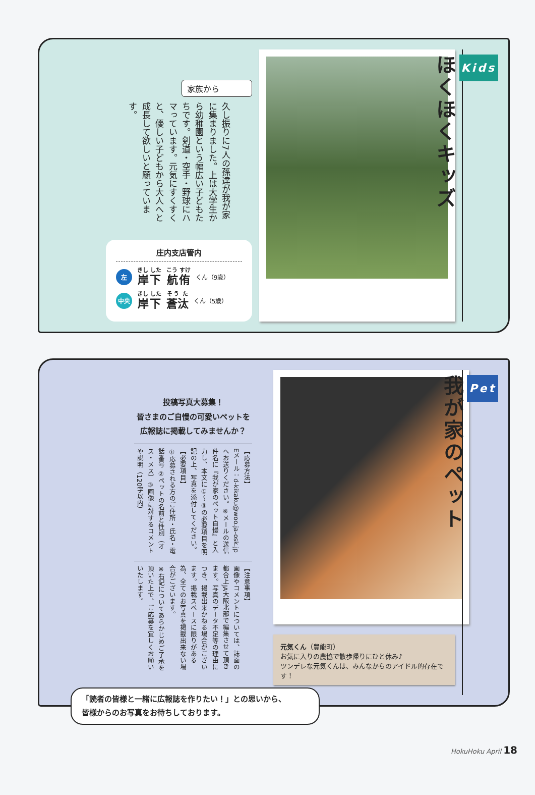Kids
ほくほくキッズ
家族から
久し振りに7人の孫達が我が家に集まりました。上は大学生から幼稚園という幅広い子どもたちです。剣道・空手・野球にハマっています。元気にすくすくと、優しい子どもから大人へと成長して欲しいと願っています。
庄内支店管内
左岸下 航侑 くん（9歳）
中央 岸下 蒼汰 くん（5歳）
Pet
我が家のペット
元気くん（豊能町）
お気に入りの農協で散歩帰りにひと休み♪
ツンデレな元気くんは、みんなからのアイドル的存在です！
投稿写真大募集！
皆さまのご自慢の可愛いペットを
広報誌に掲載してみませんか？
【応募方法】
Eメール：d-kikaku@woo.ja-osk.jp へお送りください。※メールの送信件名に『我が家のペット自慢』と入力し、本文に①～③の必要項目を明記の上、写真を添付してください。
【必要項目】
①応募される方のご住所・氏名・電話番号 ②ペットの名前と性別（オス・メス）③画像に対するコメントや説明（120字以内）
【注意事項】
画像やコメントについては、誌面の都合上JA大阪北部で編集させて頂きます。写真のデータ不足等の理由につき、掲載出来かねる場合がございます。掲載スペースに限りがある為、全てのお写真を掲載出来ない場合がございます。
※右記についてあらかじめご了承を頂いた上で、ご応募を宜しくお願いいたします。
「読者の皆様と一緒に広報誌を作りたい！」との思いから、
皆様からのお写真をお待ちしております。
HokuHoku April 18